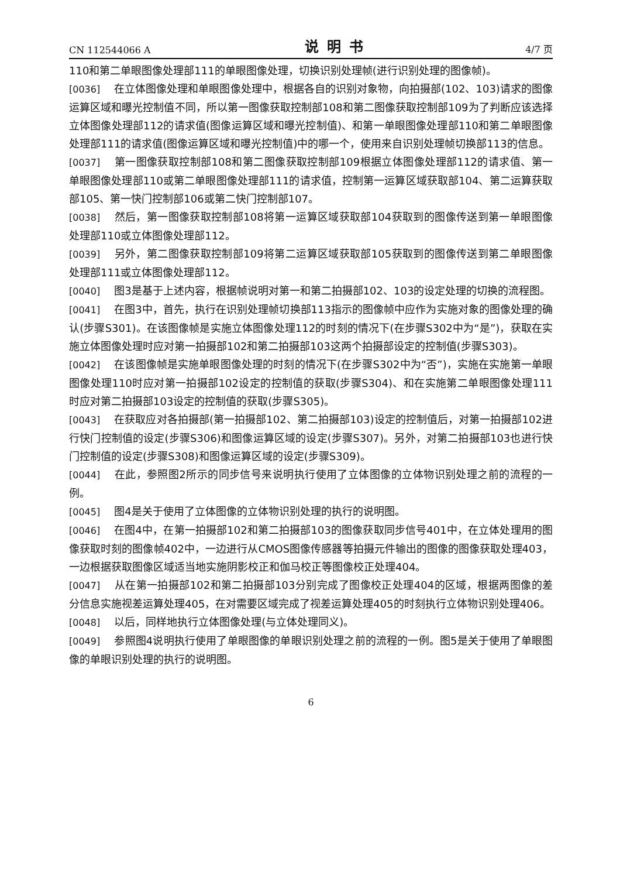CN 112544066 A 说明书 4/7 页
110和第二单眼图像处理部111的单眼图像处理，切换识别处理帧(进行识别处理的图像帧)。
[0036] 在立体图像处理和单眼图像处理中，根据各自的识别对象物，向拍摄部(102、103)请求的图像运算区域和曝光控制值不同，所以第一图像获取控制部108和第二图像获取控制部109为了判断应该选择立体图像处理部112的请求值(图像运算区域和曝光控制值)、和第一单眼图像处理部110和第二单眼图像处理部111的请求值(图像运算区域和曝光控制值)中的哪一个，使用来自识别处理帧切换部113的信息。
[0037] 第一图像获取控制部108和第二图像获取控制部109根据立体图像处理部112的请求值、第一单眼图像处理部110或第二单眼图像处理部111的请求值，控制第一运算区域获取部104、第二运算获取部105、第一快门控制部106或第二快门控制部107。
[0038] 然后，第一图像获取控制部108将第一运算区域获取部104获取到的图像传送到第一单眼图像处理部110或立体图像处理部112。
[0039] 另外，第二图像获取控制部109将第二运算区域获取部105获取到的图像传送到第二单眼图像处理部111或立体图像处理部112。
[0040] 图3是基于上述内容，根据帧说明对第一和第二拍摄部102、103的设定处理的切换的流程图。
[0041] 在图3中，首先，执行在识别处理帧切换部113指示的图像帧中应作为实施对象的图像处理的确认(步骤S301)。在该图像帧是实施立体图像处理112的时刻的情况下(在步骤S302中为“是”)，获取在实施立体图像处理时应对第一拍摄部102和第二拍摄部103这两个拍摄部设定的控制值(步骤S303)。
[0042] 在该图像帧是实施单眼图像处理的时刻的情况下(在步骤S302中为“否”)，实施在实施第一单眼图像处理110时应对第一拍摄部102设定的控制值的获取(步骤S304)、和在实施第二单眼图像处理111时应对第二拍摄部103设定的控制值的获取(步骤S305)。
[0043] 在获取应对各拍摄部(第一拍摄部102、第二拍摄部103)设定的控制值后，对第一拍摄部102进行快门控制值的设定(步骤S306)和图像运算区域的设定(步骤S307)。另外，对第二拍摄部103也进行快门控制值的设定(步骤S308)和图像运算区域的设定(步骤S309)。
[0044] 在此，参照图2所示的同步信号来说明执行使用了立体图像的立体物识别处理之前的流程的一例。
[0045] 图4是关于使用了立体图像的立体物识别处理的执行的说明图。
[0046] 在图4中，在第一拍摄部102和第二拍摄部103的图像获取同步信号401中，在立体处理用的图像获取时刻的图像帧402中，一边进行从CMOS图像传感器等拍摄元件输出的图像的图像获取处理403，一边根据获取图像区域适当地实施阴影校正和伽马校正等图像校正处理404。
[0047] 从在第一拍摄部102和第二拍摄部103分别完成了图像校正处理404的区域，根据两图像的差分信息实施视差运算处理405，在对需要区域完成了视差运算处理405的时刻执行立体物识别处理406。
[0048] 以后，同样地执行立体图像处理(与立体处理同义)。
[0049] 参照图4说明执行使用了单眼图像的单眼识别处理之前的流程的一例。图5是关于使用了单眼图像的单眼识别处理的执行的说明图。
6